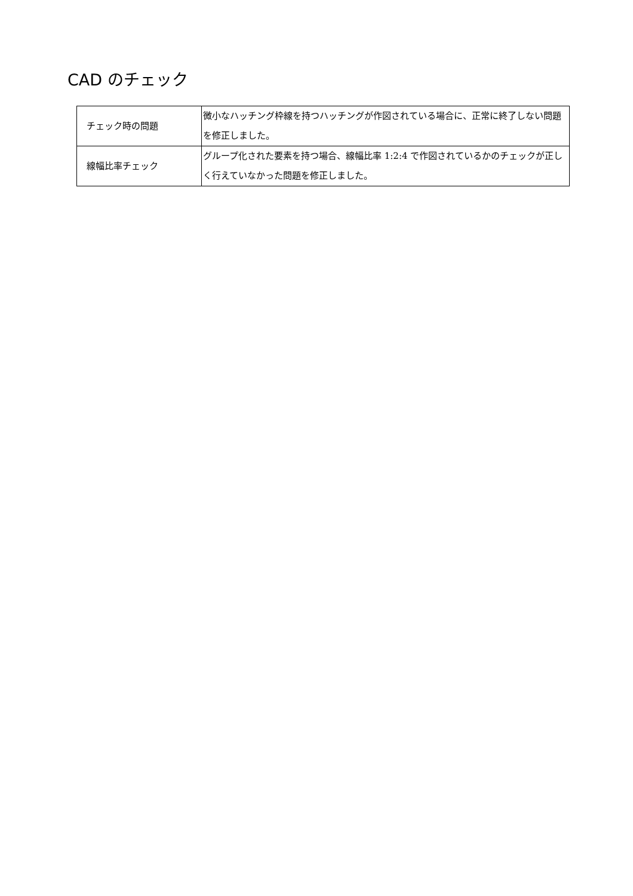CAD のチェック
| チェック時の問題 | 微小なハッチング枠線を持つハッチングが作図されている場合に、正常に終了しない問題を修正しました。 |
| 線幅比率チェック | グループ化された要素を持つ場合、線幅比率 1:2:4 で作図されているかのチェックが正しく行えていなかった問題を修正しました。 |